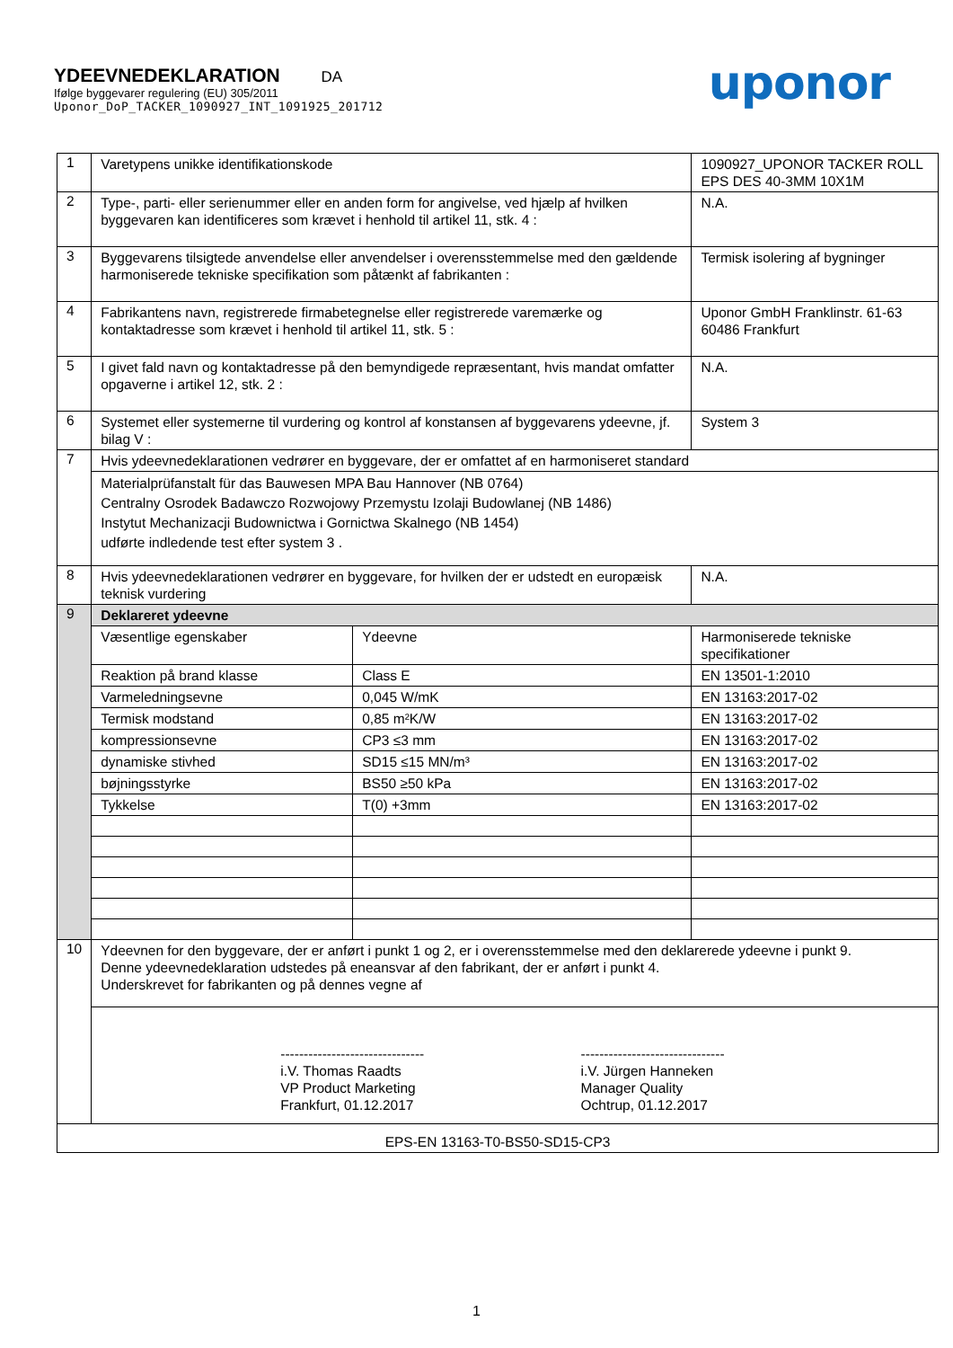YDEEVNEDEKLARATION DA
Ifølge byggevarer regulering (EU) 305/2011
Uponor_DoP_TACKER_1090927_INT_1091925_201712
uponor
| 1 | Varetypens unikke identifikationskode | | 1090927_UPONOR TACKER ROLL EPS DES 40-3MM 10X1M | |
| 2 | Type-, parti- eller serienummer eller en anden form for angivelse, ved hjælp af hvilken byggevaren kan identificeres som krævet i henhold til artikel 11, stk. 4 : | | N.A. | |
| 3 | Byggevarens tilsigtede anvendelse eller anvendelser i overensstemmelse med den gældende harmoniserede tekniske specifikation som påtænkt af fabrikanten : | | Termisk isolering af bygninger | |
| 4 | Fabrikantens navn, registrerede firmabetegnelse eller registrerede varemærke og kontaktadresse som krævet i henhold til artikel 11, stk. 5 : | | Uponor GmbH Franklinstr. 61-63 60486 Frankfurt | |
| 5 | I givet fald navn og kontaktadresse på den bemyndigede repræsentant, hvis mandat omfatter opgaverne i artikel 12, stk. 2 : | | N.A. | |
| 6 | Systemet eller systemerne til vurdering og kontrol af konstansen af byggevarens ydeevne, jf. bilag V : | | System 3 | |
| 7 | Hvis ydeevnedeklarationen vedrører en byggevare, der er omfattet af en harmoniseret standard | | | |
| | Materialprüfanstalt für das Bauwesen MPA Bau Hannover (NB 0764) Centralny Osrodek Badawczo Rozwojowy Przemystu Izolaji Budowlanej (NB 1486) Instytut Mechanizacji Budownictwa i Gornictwa Skalnego (NB 1454) udførte indledende test efter system 3 . | | | |
| 8 | Hvis ydeevnedeklarationen vedrører en byggevare, for hvilken der er udstedt en europæisk teknisk vurdering | | | N.A. |
| 9 | Deklareret ydeevne | | | |
| | Væsentlige egenskaber | Ydeevne | | Harmoniserede tekniske specifikationer |
| | Reaktion på brand klasse | Class E | | EN 13501-1:2010 |
| | Varmeledningsevne | 0,045 W/mK | | EN 13163:2017-02 |
| | Termisk modstand | 0,85 m²K/W | | EN 13163:2017-02 |
| | kompressionsevne | CP3 ≤3 mm | | EN 13163:2017-02 |
| | dynamiske stivhed | SD15 ≤15 MN/m³ | | EN 13163:2017-02 |
| | bøjningsstyrke | BS50 ≥50 kPa | | EN 13163:2017-02 |
| | Tykkelse | T(0) +3mm | | EN 13163:2017-02 |
| 10 | Ydeevnen for den byggevare, der er anført i punkt 1 og 2, er i overensstemmelse med den deklarerede ydeevne i punkt 9. Denne ydeevnedeklaration udstedes på eneansvar af den fabrikant, der er anført i punkt 4. Underskrevet for fabrikanten og på dennes vegne af | | | |
| | ------------------------------- i.V. Thomas Raadts VP Product Marketing Frankfurt, 01.12.2017 ------------------------------- i.V. Jürgen Hanneken Manager Quality Ochtrup, 01.12.2017 | | | |
| EPS-EN 13163-T0-BS50-SD15-CP3 | | | | |
1